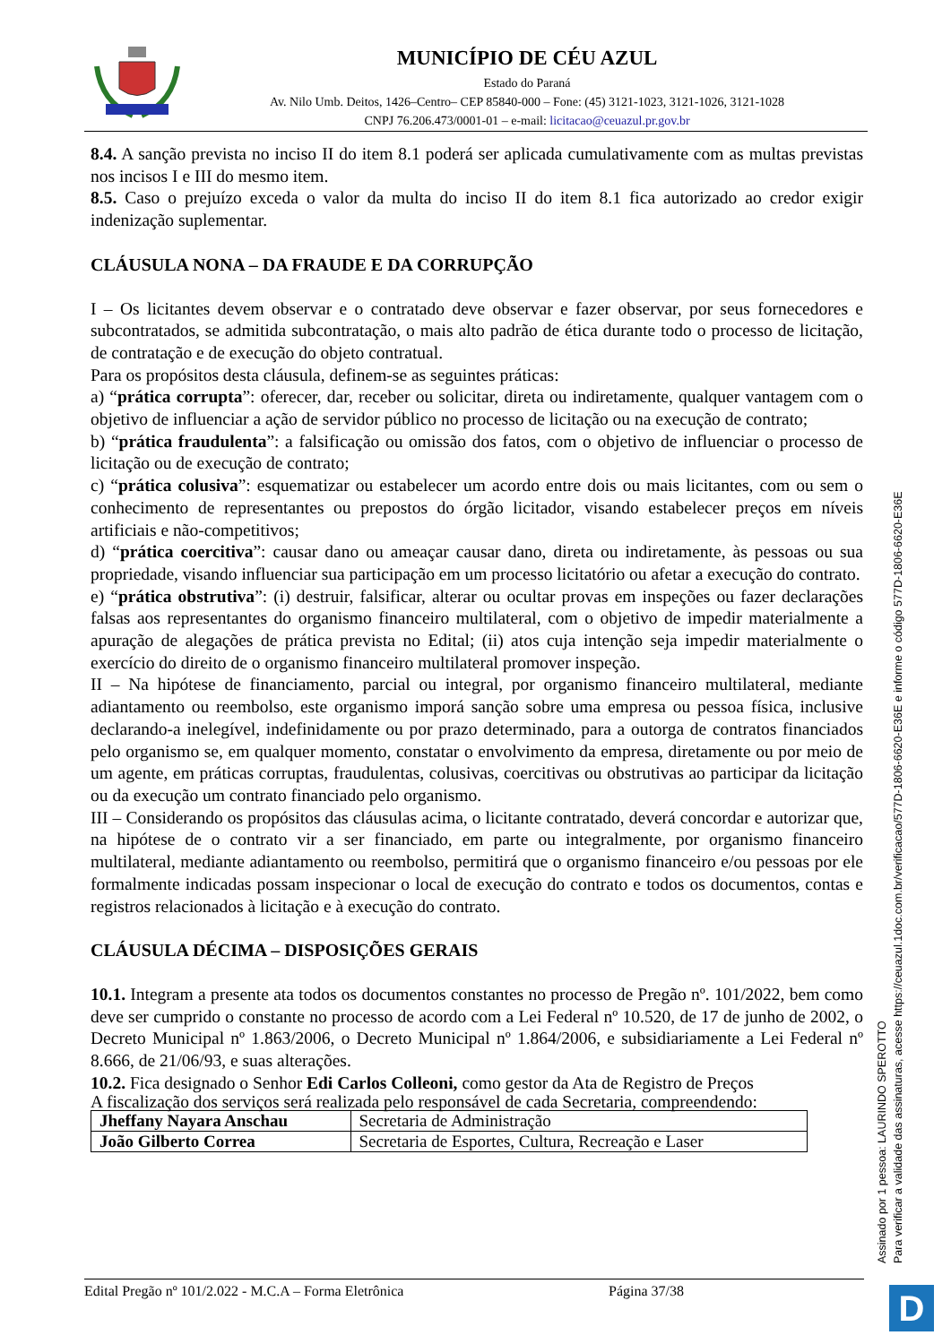MUNICÍPIO DE CÉU AZUL
Estado do Paraná
Av. Nilo Umb. Deitos, 1426–Centro– CEP 85840-000 – Fone: (45) 3121-1023, 3121-1026, 3121-1028
CNPJ 76.206.473/0001-01 – e-mail: licitacao@ceuazul.pr.gov.br
8.4. A sanção prevista no inciso II do item 8.1 poderá ser aplicada cumulativamente com as multas previstas nos incisos I e III do mesmo item.
8.5. Caso o prejuízo exceda o valor da multa do inciso II do item 8.1 fica autorizado ao credor exigir indenização suplementar.
CLÁUSULA NONA – DA FRAUDE E DA CORRUPÇÃO
I – Os licitantes devem observar e o contratado deve observar e fazer observar, por seus fornecedores e subcontratados, se admitida subcontratação, o mais alto padrão de ética durante todo o processo de licitação, de contratação e de execução do objeto contratual.
Para os propósitos desta cláusula, definem-se as seguintes práticas:
a) “prática corrupta”: oferecer, dar, receber ou solicitar, direta ou indiretamente, qualquer vantagem com o objetivo de influenciar a ação de servidor público no processo de licitação ou na execução de contrato;
b) “prática fraudulenta”: a falsificação ou omissão dos fatos, com o objetivo de influenciar o processo de licitação ou de execução de contrato;
c) “prática colusiva”: esquematizar ou estabelecer um acordo entre dois ou mais licitantes, com ou sem o conhecimento de representantes ou prepostos do órgão licitador, visando estabelecer preços em níveis artificiais e não-competitivos;
d) “prática coercitiva”: causar dano ou ameaçar causar dano, direta ou indiretamente, às pessoas ou sua propriedade, visando influenciar sua participação em um processo licitatório ou afetar a execução do contrato.
e) “prática obstrutiva”: (i) destruir, falsificar, alterar ou ocultar provas em inspeções ou fazer declarações falsas aos representantes do organismo financeiro multilateral, com o objetivo de impedir materialmente a apuração de alegações de prática prevista no Edital; (ii) atos cuja intenção seja impedir materialmente o exercício do direito de o organismo financeiro multilateral promover inspeção.
II – Na hipótese de financiamento, parcial ou integral, por organismo financeiro multilateral, mediante adiantamento ou reembolso, este organismo imporá sanção sobre uma empresa ou pessoa física, inclusive declarando-a inelegível, indefinidamente ou por prazo determinado, para a outorga de contratos financiados pelo organismo se, em qualquer momento, constatar o envolvimento da empresa, diretamente ou por meio de um agente, em práticas corruptas, fraudulentas, colusivas, coercitivas ou obstrutivas ao participar da licitação ou da execução um contrato financiado pelo organismo.
III – Considerando os propósitos das cláusulas acima, o licitante contratado, deverá concordar e autorizar que, na hipótese de o contrato vir a ser financiado, em parte ou integralmente, por organismo financeiro multilateral, mediante adiantamento ou reembolso, permitirá que o organismo financeiro e/ou pessoas por ele formalmente indicadas possam inspecionar o local de execução do contrato e todos os documentos, contas e registros relacionados à licitação e à execução do contrato.
CLÁUSULA DÉCIMA – DISPOSIÇÕES GERAIS
10.1. Integram a presente ata todos os documentos constantes no processo de Pregão nº. 101/2022, bem como deve ser cumprido o constante no processo de acordo com a Lei Federal nº 10.520, de 17 de junho de 2002, o Decreto Municipal nº 1.863/2006, o Decreto Municipal nº 1.864/2006, e subsidiariamente a Lei Federal nº 8.666, de 21/06/93, e suas alterações.
10.2. Fica designado o Senhor Edi Carlos Colleoni, como gestor da Ata de Registro de Preços
A fiscalização dos serviços será realizada pelo responsável de cada Secretaria, compreendendo:
| Jheffany Nayara Anschau | Secretaria de Administração |
| João Gilberto Correa | Secretaria de Esportes, Cultura, Recreação e Laser |
Edital Pregão nº 101/2.022 - M.C.A – Forma Eletrônica Página 37/38
Assinado por 1 pessoa: LAURINDO SPEROTTO
Para verificar a validade das assinaturas, acesse https://ceuazul.1doc.com.br/verificacao/577D-1806-6620-E36E e informe o código 577D-1806-6620-E36E
D